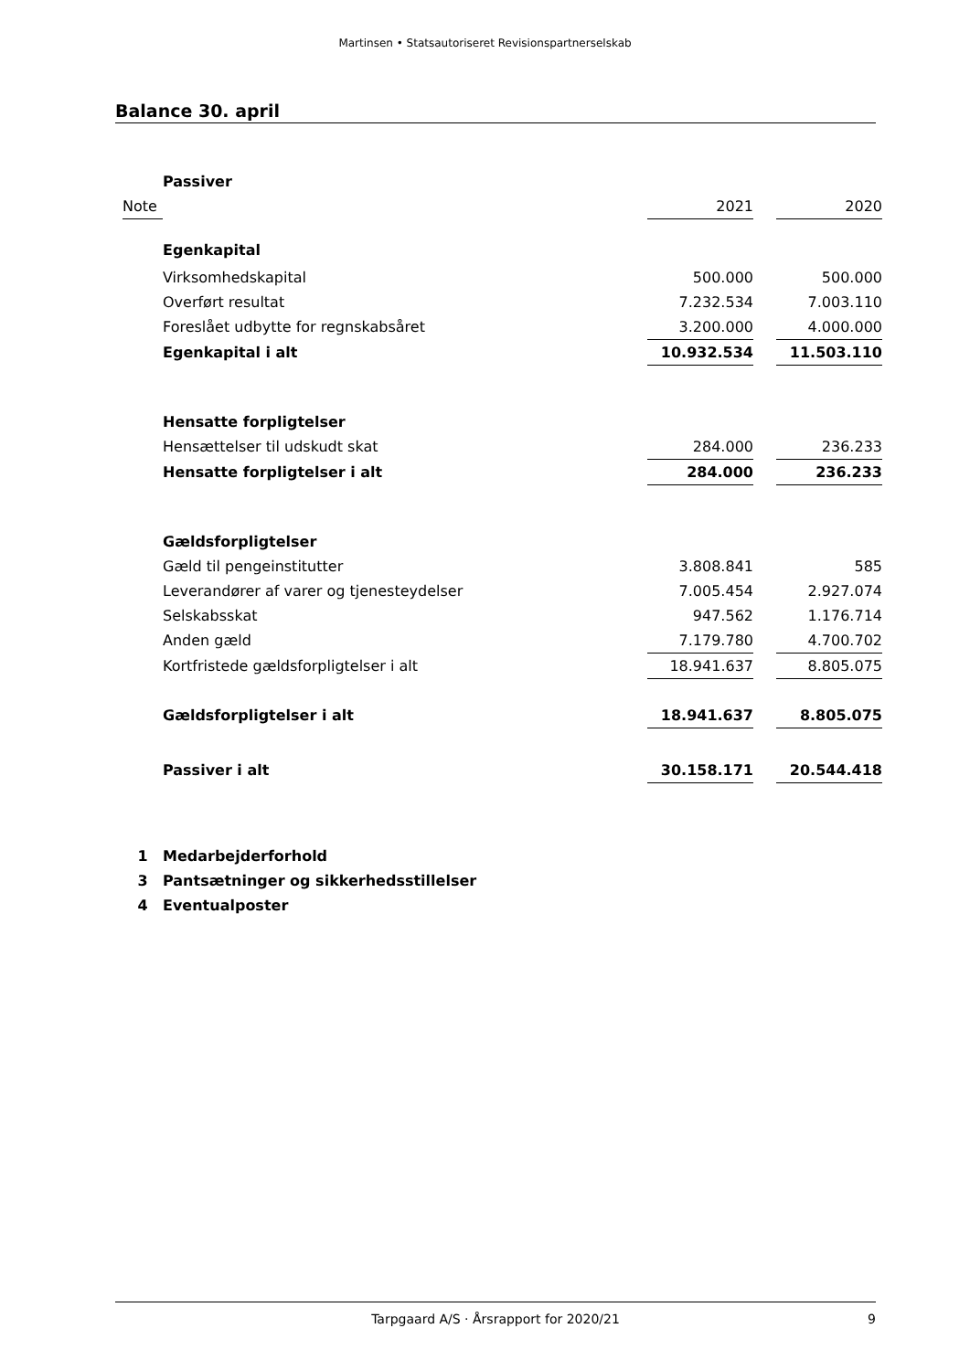Martinsen • Statsautoriseret Revisionspartnerselskab
Balance 30. april
| | Passiver | | | |
| Note | | 2021 | | 2020 |
| | Egenkapital | | | |
| | Virksomhedskapital | 500.000 | | 500.000 |
| | Overført resultat | 7.232.534 | | 7.003.110 |
| | Foreslået udbytte for regnskabsåret | 3.200.000 | | 4.000.000 |
| | Egenkapital i alt | 10.932.534 | | 11.503.110 |
| | Hensatte forpligtelser | | | |
| | Hensættelser til udskudt skat | 284.000 | | 236.233 |
| | Hensatte forpligtelser i alt | 284.000 | | 236.233 |
| | Gældsforpligtelser | | | |
| | Gæld til pengeinstitutter | 3.808.841 | | 585 |
| | Leverandører af varer og tjenesteydelser | 7.005.454 | | 2.927.074 |
| | Selskabsskat | 947.562 | | 1.176.714 |
| | Anden gæld | 7.179.780 | | 4.700.702 |
| | Kortfristede gældsforpligtelser i alt | 18.941.637 | | 8.805.075 |
| | Gældsforpligtelser i alt | 18.941.637 | | 8.805.075 |
| | Passiver i alt | 30.158.171 | | 20.544.418 |
| 1 | Medarbejderforhold | | | |
| 3 | Pantsætninger og sikkerhedsstillelser | | | |
| 4 | Eventualposter | | | |
Tarpgaard A/S · Årsrapport for 2020/21 9